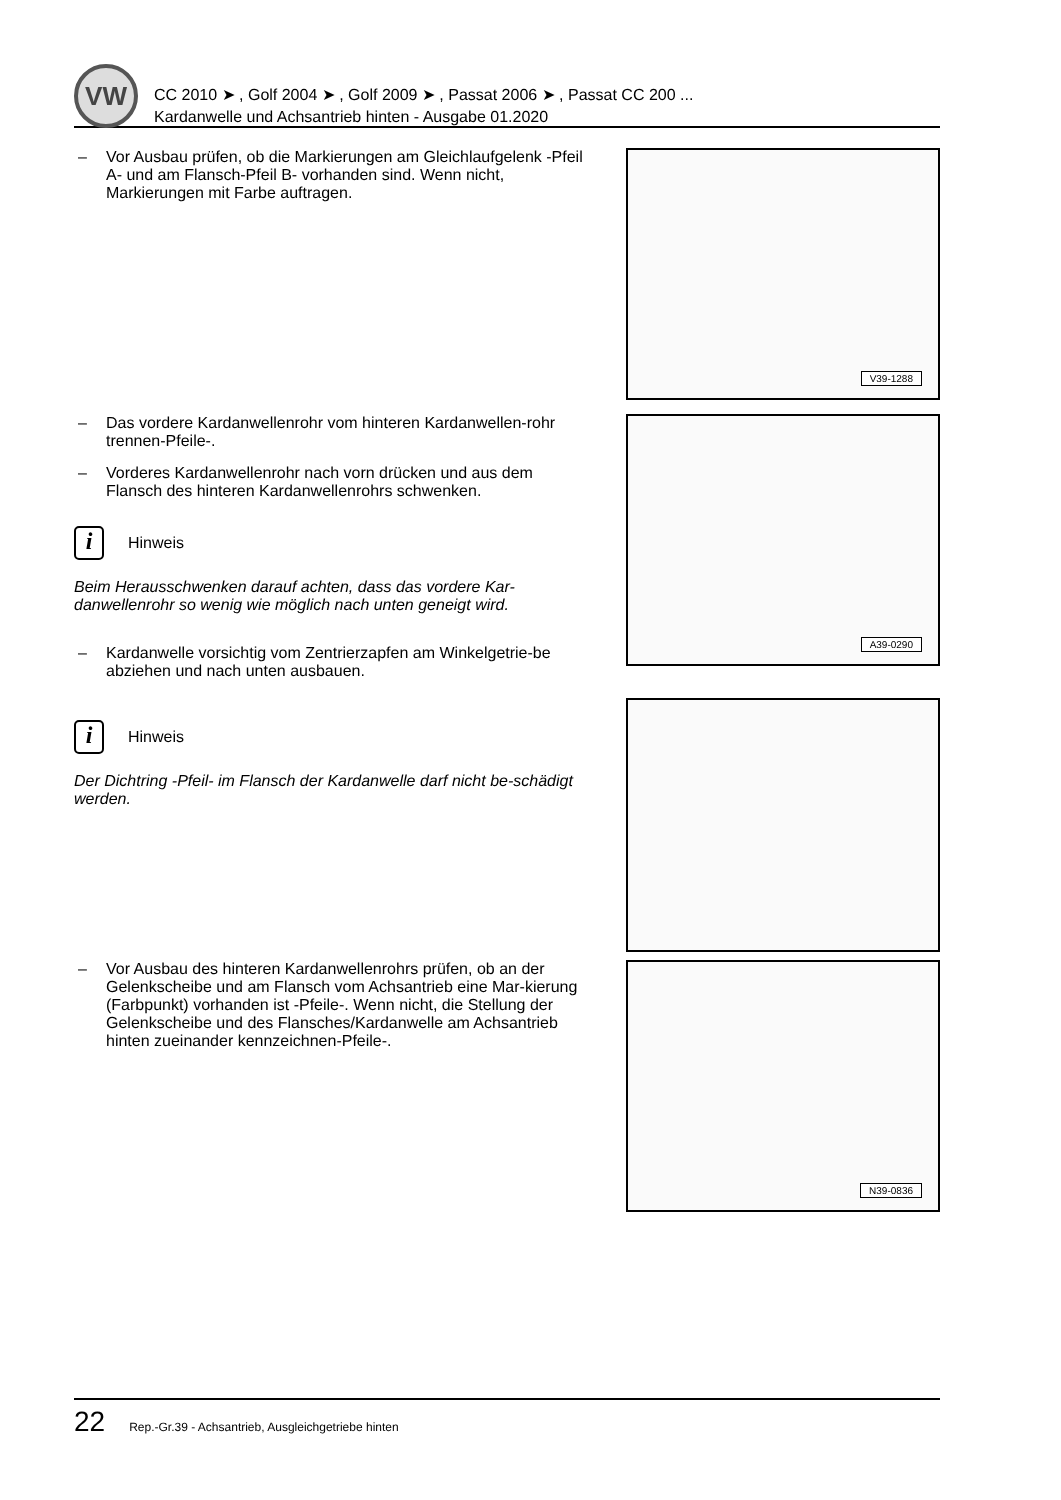VW
CC 2010 ➤ , Golf 2004 ➤ , Golf 2009 ➤ , Passat 2006 ➤ , Passat CC 200 ...
Kardanwelle und Achsantrieb hinten - Ausgabe 01.2020
– Vor Ausbau prüfen, ob die Markierungen am Gleichlaufgelenk -Pfeil A- und am Flansch-Pfeil B- vorhanden sind. Wenn nicht, Markierungen mit Farbe auftragen.
V39-1288
– Das vordere Kardanwellenrohr vom hinteren Kardanwellen-rohr trennen-Pfeile-.
– Vorderes Kardanwellenrohr nach vorn drücken und aus dem Flansch des hinteren Kardanwellenrohrs schwenken.
i
Hinweis
Beim Herausschwenken darauf achten, dass das vordere Kar-danwellenrohr so wenig wie möglich nach unten geneigt wird.
– Kardanwelle vorsichtig vom Zentrierzapfen am Winkelgetrie-be abziehen und nach unten ausbauen.
i
Hinweis
Der Dichtring -Pfeil- im Flansch der Kardanwelle darf nicht be-schädigt werden.
A39-0290
– Vor Ausbau des hinteren Kardanwellenrohrs prüfen, ob an der Gelenkscheibe und am Flansch vom Achsantrieb eine Mar-kierung (Farbpunkt) vorhanden ist -Pfeile-. Wenn nicht, die Stellung der Gelenkscheibe und des Flansches/Kardanwelle am Achsantrieb hinten zueinander kennzeichnen-Pfeile-.
N39-0836
22 Rep.-Gr.39 - Achsantrieb, Ausgleichgetriebe hinten